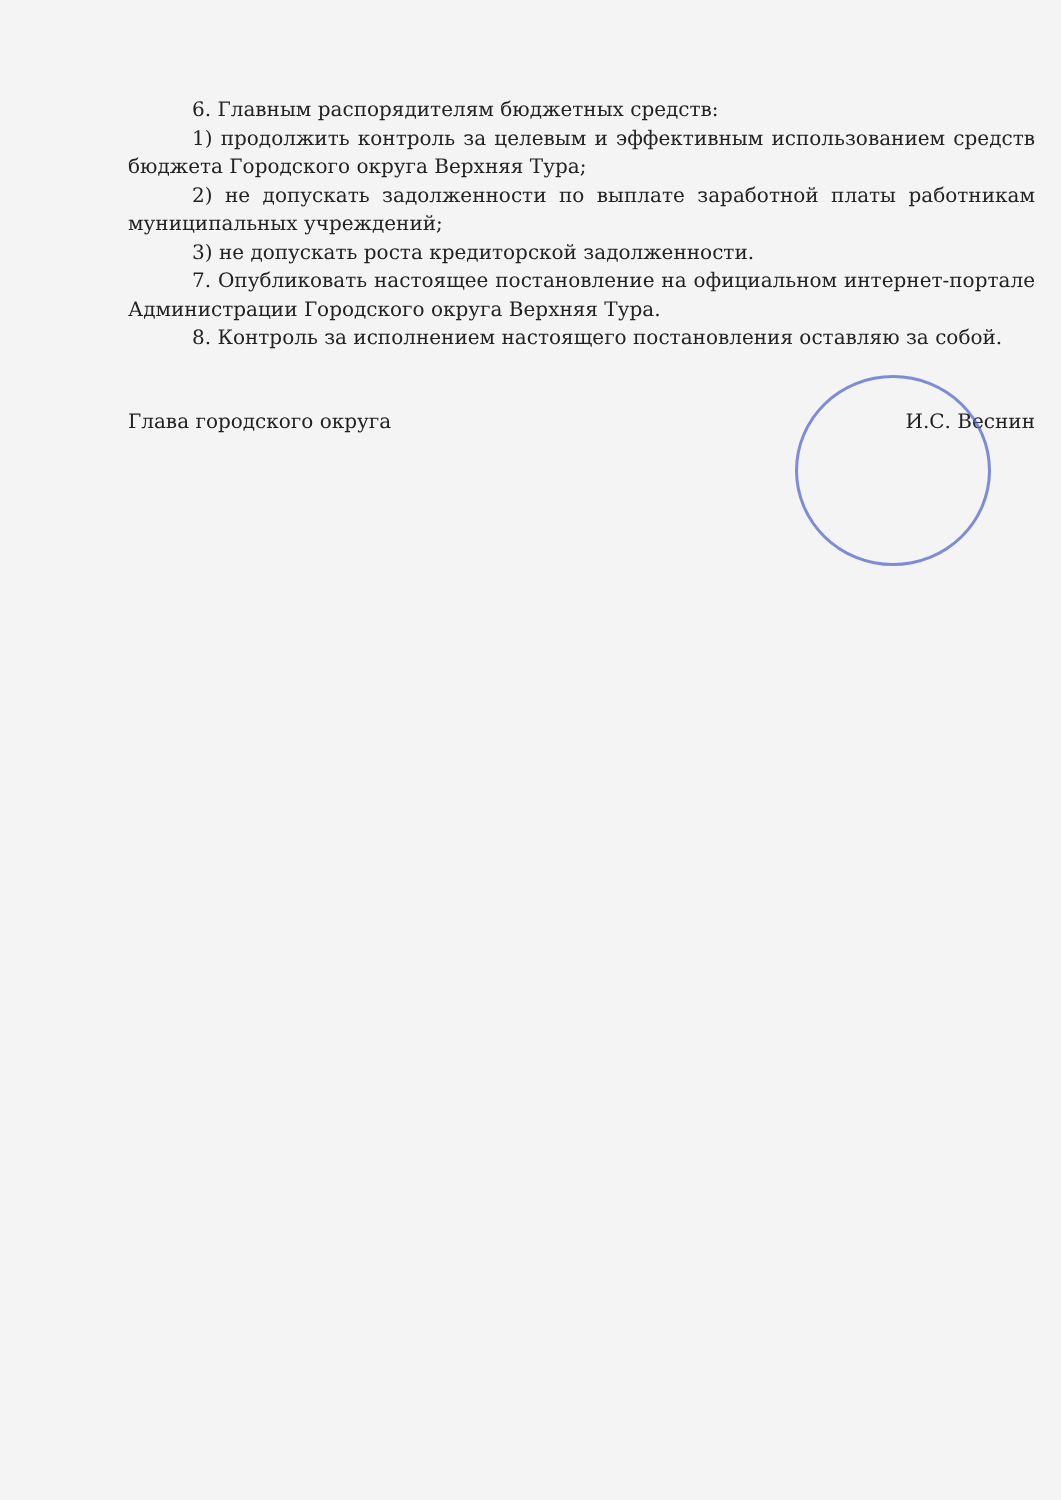6. Главным распорядителям бюджетных средств:
1) продолжить контроль за целевым и эффективным использованием средств бюджета Городского округа Верхняя Тура;
2) не допускать задолженности по выплате заработной платы работникам муниципальных учреждений;
3) не допускать роста кредиторской задолженности.
7. Опубликовать настоящее постановление на официальном интернет-портале Администрации Городского округа Верхняя Тура.
8. Контроль за исполнением настоящего постановления оставляю за собой.
Глава городского округа И.С. Веснин